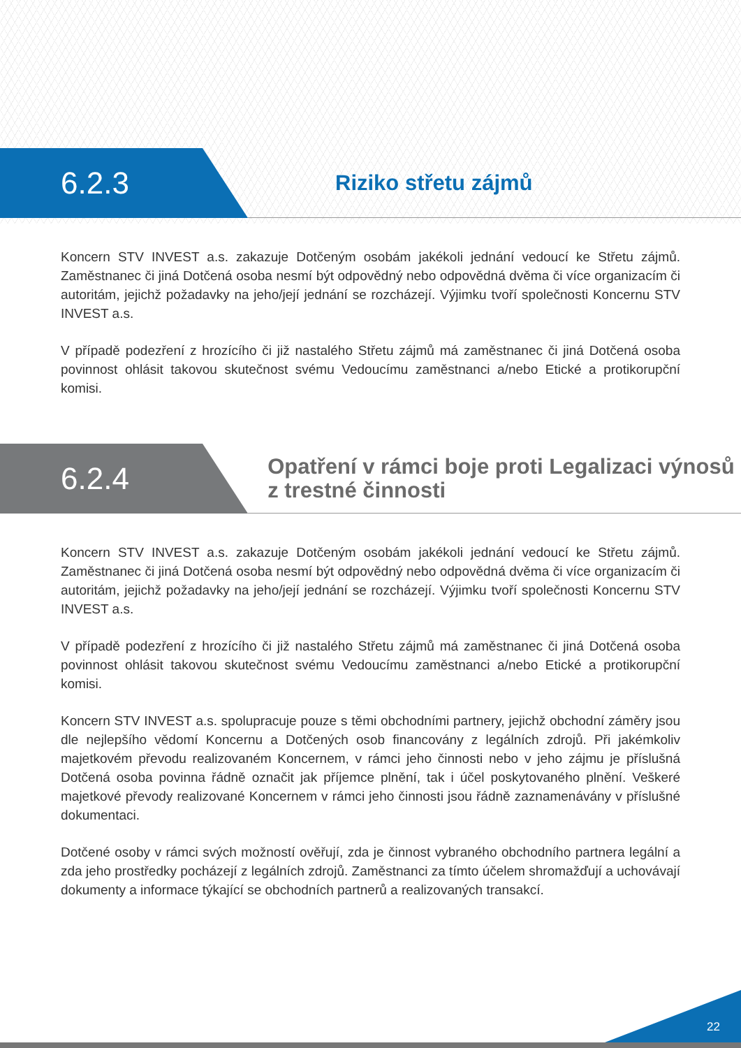6.2.3
Riziko střetu zájmů
Koncern STV INVEST a.s. zakazuje Dotčeným osobám jakékoli jednání vedoucí ke Střetu zájmů. Zaměstnanec či jiná Dotčená osoba nesmí být odpovědný nebo odpovědná dvěma či více organizacím či autoritám, jejichž požadavky na jeho/její jednání se rozcházejí. Výjimku tvoří společnosti Koncernu STV INVEST a.s.
V případě podezření z hrozícího či již nastalého Střetu zájmů má zaměstnanec či jiná Dotčená osoba povinnost ohlásit takovou skutečnost svému Vedoucímu zaměstnanci a/nebo Etické a protikorupční komisi.
6.2.4
Opatření v rámci boje proti Legalizaci výnosů z trestné činnosti
Koncern STV INVEST a.s. zakazuje Dotčeným osobám jakékoli jednání vedoucí ke Střetu zájmů. Zaměstnanec či jiná Dotčená osoba nesmí být odpovědný nebo odpovědná dvěma či více organizacím či autoritám, jejichž požadavky na jeho/její jednání se rozcházejí. Výjimku tvoří společnosti Koncernu STV INVEST a.s.
V případě podezření z hrozícího či již nastalého Střetu zájmů má zaměstnanec či jiná Dotčená osoba povinnost ohlásit takovou skutečnost svému Vedoucímu zaměstnanci a/nebo Etické a protikorupční komisi.
Koncern STV INVEST a.s. spolupracuje pouze s těmi obchodními partnery, jejichž obchodní záměry jsou dle nejlepšího vědomí Koncernu a Dotčených osob financovány z legálních zdrojů. Při jakémkoliv majetkovém převodu realizovaném Koncernem, v rámci jeho činnosti nebo v jeho zájmu je příslušná Dotčená osoba povinna řádně označit jak příjemce plnění, tak i účel poskytovaného plnění. Veškeré majetkové převody realizované Koncernem v rámci jeho činnosti jsou řádně zaznamenávány v příslušné dokumentaci.
Dotčené osoby v rámci svých možností ověřují, zda je činnost vybraného obchodního partnera legální a zda jeho prostředky pocházejí z legálních zdrojů. Zaměstnanci za tímto účelem shromažďují a uchovávají dokumenty a informace týkající se obchodních partnerů a realizovaných transakcí.
22